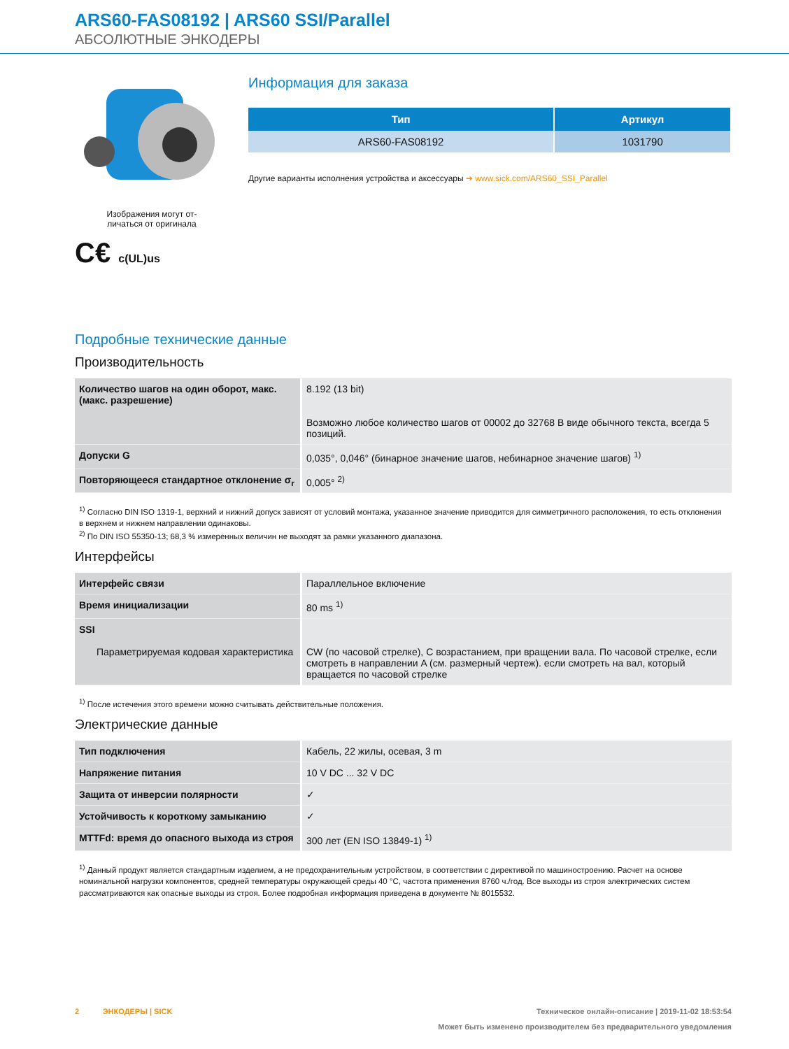ARS60-FAS08192 | ARS60 SSI/Parallel
АБСОЛЮТНЫЕ ЭНКОДЕРЫ
Изображения могут от-
личаться от оригинала
C€ c(UL)us
Информация для заказа
| Тип | Артикул |
| --- | --- |
| ARS60-FAS08192 | 1031790 |
Другие варианты исполнения устройства и аксессуары ➔ www.sick.com/ARS60_SSI_Parallel
Подробные технические данные
Производительность
| Количество шагов на один оборот, макс. (макс. разрешение) | 8.192 (13 bit) Возможно любое количество шагов от 00002 до 32768 В виде обычного текста, всегда 5 позиций. |
| Допуски G | 0,035°, 0,046° (бинарное значение шагов, небинарное значение шагов) <sup>1)</sup> |
| Повторяющееся стандартное отклонение σ<sub>r</sub> | 0,005° <sup>2)</sup> |
<sup>1)</sup> Согласно DIN ISO 1319-1, верхний и нижний допуск зависят от условий монтажа, указанное значение приводится для симметричного расположения, то есть отклонения в верхнем и нижнем направлении одинаковы.
<sup>2)</sup> По DIN ISO 55350-13; 68,3 % измеренных величин не выходят за рамки указанного диапазона.
Интерфейсы
| Интерфейс связи | Параллельное включение |
| Время инициализации | 80 ms <sup>1)</sup> |
| SSI Параметрируемая кодовая характеристика | CW (по часовой стрелке), С возрастанием, при вращении вала. По часовой стрелке, если смотреть в направлении A (см. размерный чертеж). если смотреть на вал, который вращается по часовой стрелке |
<sup>1)</sup> После истечения этого времени можно считывать действительные положения.
Электрические данные
| Тип подключения | Кабель, 22 жилы, осевая, 3 m |
| Напряжение питания | 10 V DC ... 32 V DC |
| Защита от инверсии полярности | ✓ |
| Устойчивость к короткому замыканию | ✓ |
| MTTFd: время до опасного выхода из строя | 300 лет (EN ISO 13849-1) <sup>1)</sup> |
<sup>1)</sup> Данный продукт является стандартным изделием, а не предохранительным устройством, в соответствии с директивой по машиностроению. Расчет на основе номинальной нагрузки компонентов, средней температуры окружающей среды 40 °C, частота применения 8760 ч./год. Все выходы из строя электрических систем рассматриваются как опасные выходы из строя. Более подробная информация приведена в документе № 8015532.
2 ЭНКОДЕРЫ | SICK Техническое онлайн-описание | 2019-11-02 18:53:54
Может быть изменено производителем без предварительного уведомления